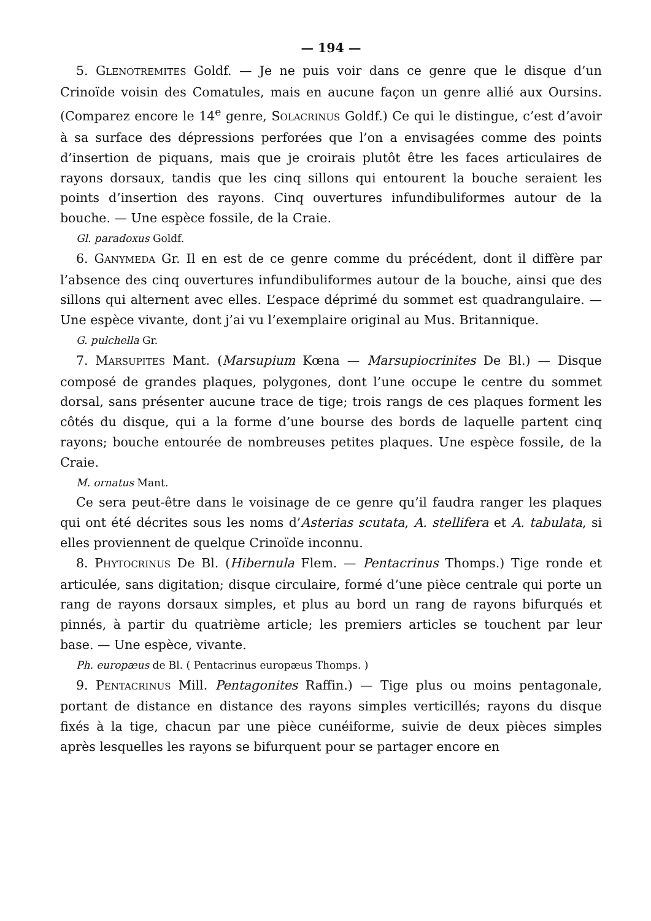— 194 —
5. GLENOTREMITES Goldf. — Je ne puis voir dans ce genre que le disque d’un Crinoïde voisin des Comatules, mais en aucune façon un genre allié aux Oursins. (Comparez encore le 14<sup>e</sup> genre, SOLACRINUS Goldf.) Ce qui le distingue, c’est d’avoir à sa surface des dépressions perforées que l’on a envisagées comme des points d’insertion de piquans, mais que je croirais plutôt être les faces articulaires de rayons dorsaux, tandis que les cinq sillons qui entourent la bouche seraient les points d’insertion des rayons. Cinq ouvertures infundibuliformes autour de la bouche. — Une espèce fossile, de la Craie.
Gl. paradoxus Goldf.
6. GANYMEDA Gr. Il en est de ce genre comme du précédent, dont il diffère par l’absence des cinq ouvertures infundibuliformes autour de la bouche, ainsi que des sillons qui alternent avec elles. L’espace déprimé du sommet est quadrangulaire. — Une espèce vivante, dont j’ai vu l’exemplaire original au Mus. Britannique.
G. pulchella Gr.
7. MARSUPITES Mant. (Marsupium Kœna — Marsupiocrinites De Bl.) — Disque composé de grandes plaques, polygones, dont l’une occupe le centre du sommet dorsal, sans présenter aucune trace de tige; trois rangs de ces plaques forment les côtés du disque, qui a la forme d’une bourse des bords de laquelle partent cinq rayons; bouche entourée de nombreuses petites plaques. Une espèce fossile, de la Craie.
M. ornatus Mant.
Ce sera peut-être dans le voisinage de ce genre qu’il faudra ranger les plaques qui ont été décrites sous les noms d’Asterias scutata, A. stellifera et A. tabulata, si elles proviennent de quelque Crinoïde inconnu.
8. PHYTOCRINUS De Bl. (Hibernula Flem. — Pentacrinus Thomps.) Tige ronde et articulée, sans digitation; disque circulaire, formé d’une pièce centrale qui porte un rang de rayons dorsaux simples, et plus au bord un rang de rayons bifurqués et pinnés, à partir du quatrième article; les premiers articles se touchent par leur base. — Une espèce, vivante.
Ph. europæus de Bl. ( Pentacrinus europæus Thomps. )
9. PENTACRINUS Mill. Pentagonites Raffin.) — Tige plus ou moins pentagonale, portant de distance en distance des rayons simples verticillés; rayons du disque fixés à la tige, chacun par une pièce cunéiforme, suivie de deux pièces simples après lesquelles les rayons se bifurquent pour se partager encore en